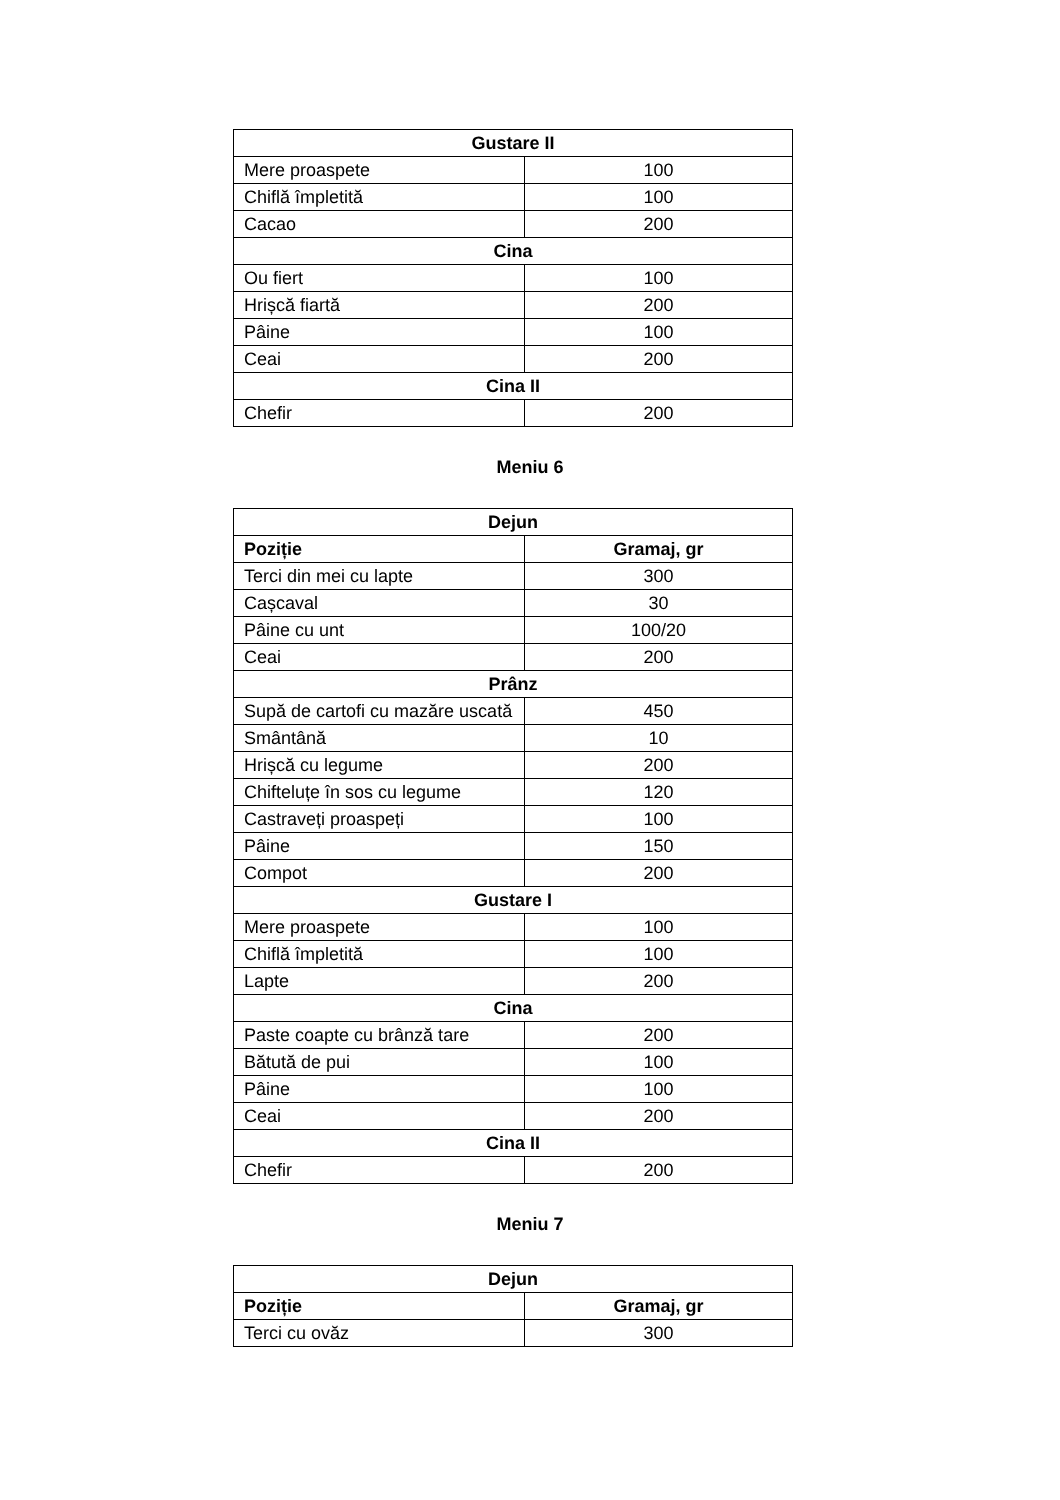| Gustare II | |
| --- | --- |
| Mere proaspete | 100 |
| Chiflă împletită | 100 |
| Cacao | 200 |
| Cina | |
| Ou fiert | 100 |
| Hrișcă fiartă | 200 |
| Pâine | 100 |
| Ceai | 200 |
| Cina II | |
| Chefir | 200 |
Meniu 6
| Dejun | |
| --- | --- |
| Poziție | Gramaj, gr |
| Terci din mei cu lapte | 300 |
| Cașcaval | 30 |
| Pâine cu unt | 100/20 |
| Ceai | 200 |
| Prânz | |
| Supă de cartofi cu mazăre uscată | 450 |
| Smântână | 10 |
| Hrișcă cu legume | 200 |
| Chifteluțe în sos cu legume | 120 |
| Castraveți proaspeți | 100 |
| Pâine | 150 |
| Compot | 200 |
| Gustare I | |
| Mere proaspete | 100 |
| Chiflă împletită | 100 |
| Lapte | 200 |
| Cina | |
| Paste coapte cu brânză tare | 200 |
| Bătută de pui | 100 |
| Pâine | 100 |
| Ceai | 200 |
| Cina II | |
| Chefir | 200 |
Meniu 7
| Dejun | |
| --- | --- |
| Poziție | Gramaj, gr |
| Terci cu ovăz | 300 |